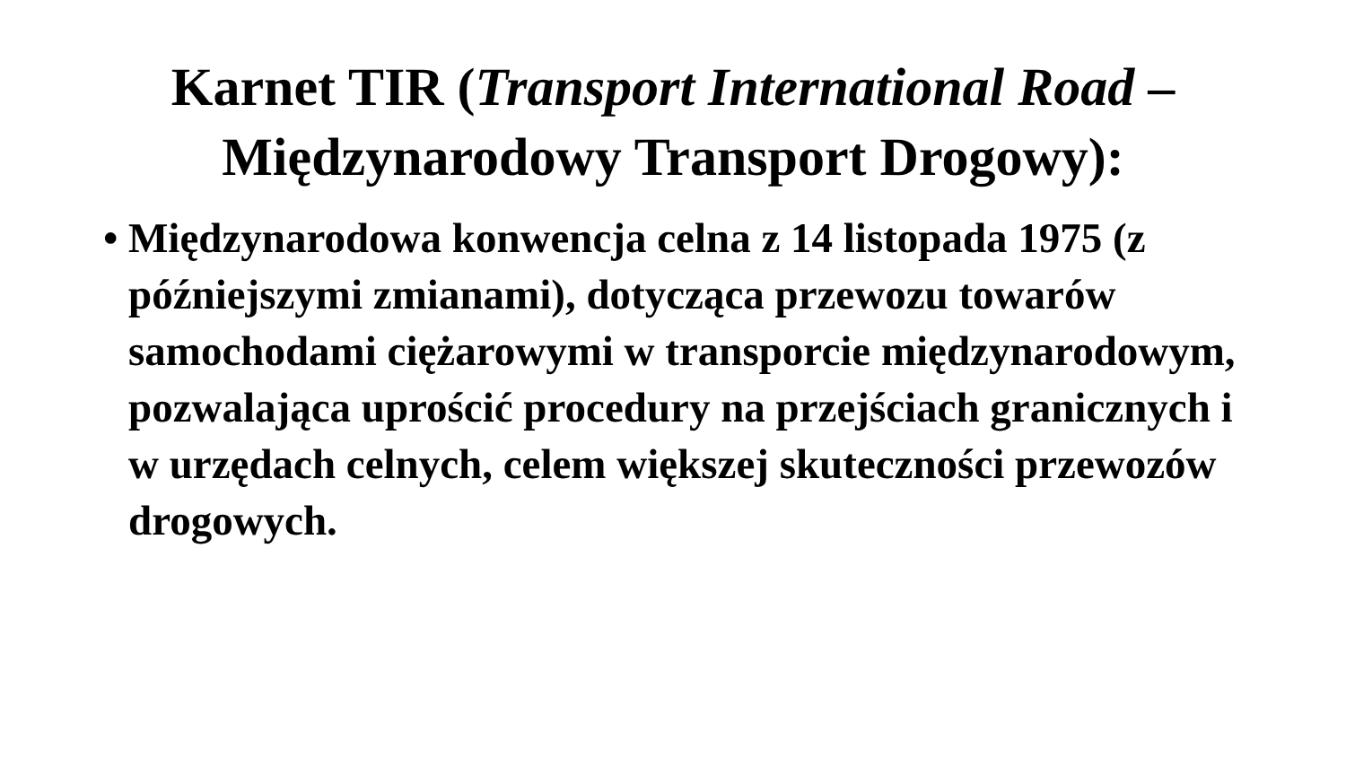Karnet TIR (Transport International Road –
Międzynarodowy Transport Drogowy):
• Międzynarodowa konwencja celna z 14 listopada 1975 (z późniejszymi zmianami), dotycząca przewozu towarów samochodami ciężarowymi w transporcie międzynarodowym, pozwalająca uprościć procedury na przejściach granicznych i w urzędach celnych, celem większej skuteczności przewozów drogowych.